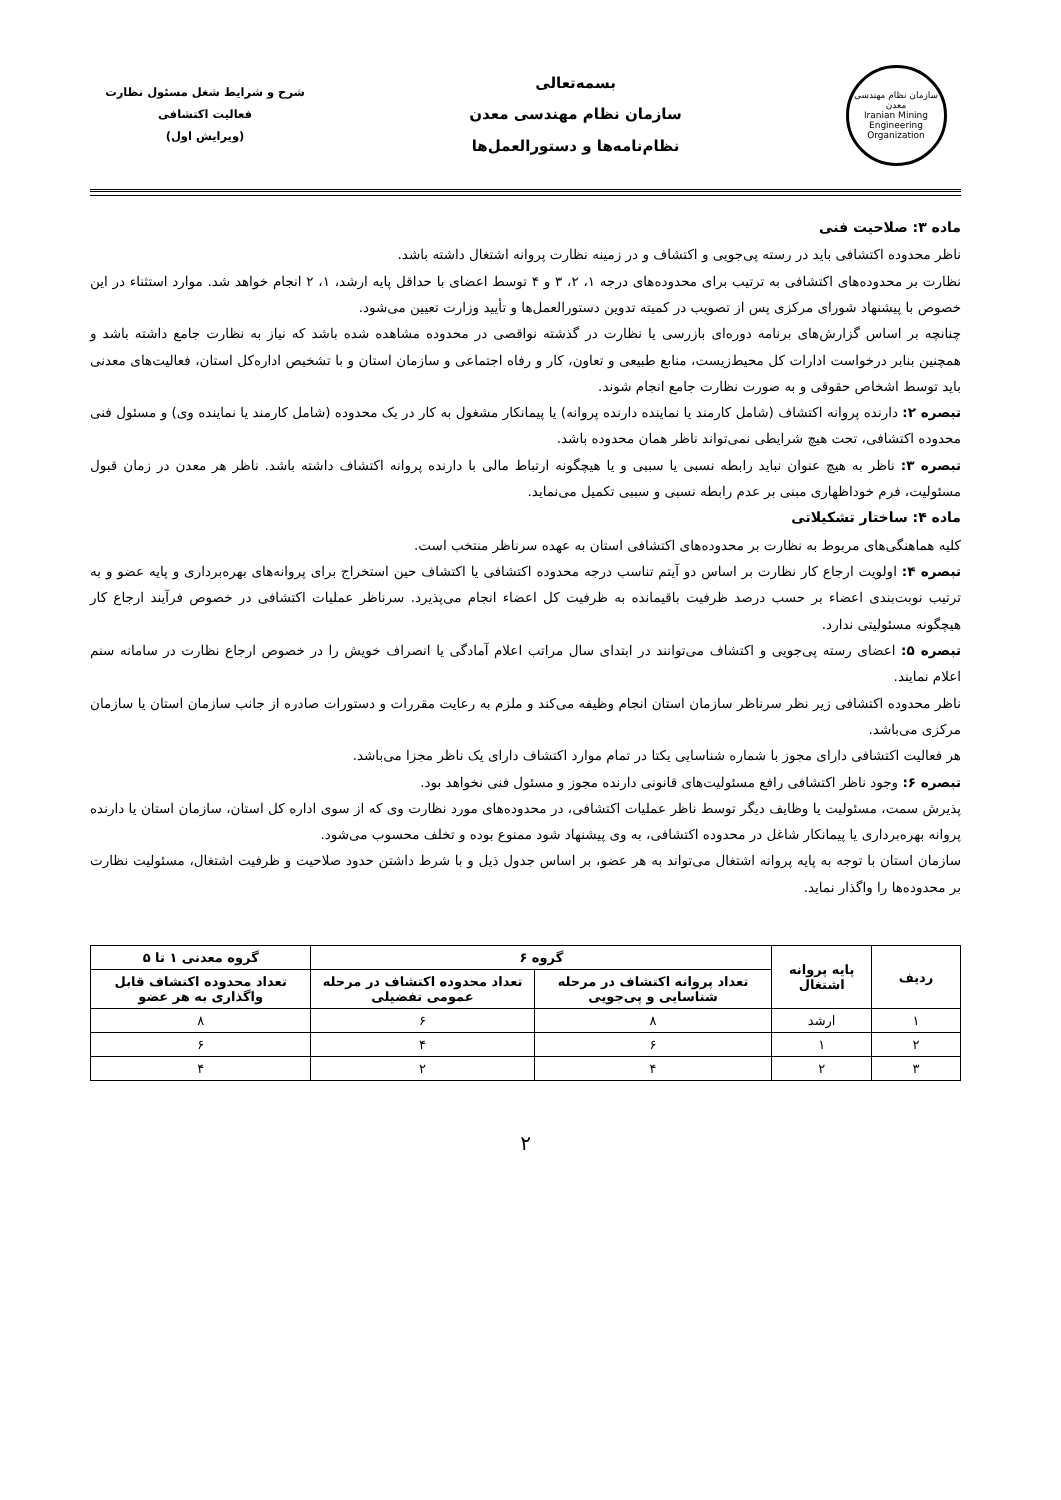سازمان نظام مهندسی معدن
Iranian Mining Engineering Organization
بسمه‌تعالی
سازمان نظام مهندسی معدن
نظام‌نامه‌ها و دستورالعمل‌ها
شرح و شرایط شغل مسئول نظارت
فعالیت اکتشافی
(ویرایش اول)
ماده ۳: صلاحیت فنی
ناظر محدوده اکتشافی باید در رسته پی‌جویی و اکتشاف و در زمینه نظارت پروانه اشتغال داشته باشد.
نظارت بر محدوده‌های اکتشافی به ترتیب برای محدوده‌های درجه ۱، ۲، ۳ و ۴ توسط اعضای با حداقل پایه ارشد، ۱، ۲ انجام خواهد شد. موارد استثناء در این خصوص با پیشنهاد شورای مرکزی پس از تصویب در کمیته تدوین دستورالعمل‌ها و تأیید وزارت تعیین می‌شود.
چنانچه بر اساس گزارش‌های برنامه دوره‌ای بازرسی یا نظارت در گذشته نواقصی در محدوده مشاهده شده باشد که نیاز به نظارت جامع داشته باشد و همچنین بنابر درخواست ادارات کل محیط‌زیست، منابع طبیعی و تعاون، کار و رفاه اجتماعی و سازمان استان و با تشخیص اداره‌کل استان، فعالیت‌های معدنی باید توسط اشخاص حقوقی و به صورت نظارت جامع انجام شوند.
تبصره ۲: دارنده پروانه اکتشاف (شامل کارمند یا نماینده دارنده پروانه) یا پیمانکار مشغول به کار در یک محدوده (شامل کارمند یا نماینده وی) و مسئول فنی محدوده اکتشافی، تحت هیچ شرایطی نمی‌تواند ناظر همان محدوده باشد.
تبصره ۳: ناظر به هیچ عنوان نباید رابطه نسبی یا سببی و یا هیچگونه ارتباط مالی با دارنده پروانه اکتشاف داشته باشد. ناظر هر معدن در زمان قبول مسئولیت، فرم خوداظهاری مبنی بر عدم رابطه نسبی و سببی تکمیل می‌نماید.
ماده ۴: ساختار تشکیلاتی
کلیه هماهنگی‌های مربوط به نظارت بر محدوده‌های اکتشافی استان به عهده سرناظر منتخب است.
تبصره ۴: اولویت ارجاع کار نظارت بر اساس دو آیتم تناسب درجه محدوده اکتشافی یا اکتشاف حین استخراج برای پروانه‌های بهره‌برداری و پایه عضو و به ترتیب نوبت‌بندی اعضاء بر حسب درصد ظرفیت باقیمانده به ظرفیت کل اعضاء انجام می‌پذیرد. سرناظر عملیات اکتشافی در خصوص فرآیند ارجاع کار هیچگونه مسئولیتی ندارد.
تبصره ۵: اعضای رسته پی‌جویی و اکتشاف می‌توانند در ابتدای سال مراتب اعلام آمادگی یا انصراف خویش را در خصوص ارجاع نظارت در سامانه سنم اعلام نمایند.
ناظر محدوده اکتشافی زیر نظر سرناظر سازمان استان انجام وظیفه می‌کند و ملزم به رعایت مقررات و دستورات صادره از جانب سازمان استان یا سازمان مرکزی می‌باشد.
هر فعالیت اکتشافی دارای مجوز با شماره شناسایی یکتا در تمام موارد اکتشاف دارای یک ناظر مجزا می‌باشد.
تبصره ۶: وجود ناظر اکتشافی رافع مسئولیت‌های قانونی دارنده مجوز و مسئول فنی نخواهد بود.
پذیرش سمت، مسئولیت یا وظایف دیگر توسط ناظر عملیات اکتشافی، در محدوده‌های مورد نظارت وی که از سوی اداره کل استان، سازمان استان یا دارنده پروانه بهره‌برداری یا پیمانکار شاغل در محدوده اکتشافی، به وی پیشنهاد شود ممنوع بوده و تخلف محسوب می‌شود.
سازمان استان با توجه به پایه پروانه اشتغال می‌تواند به هر عضو، بر اساس جدول ذیل و با شرط داشتن حدود صلاحیت و ظرفیت اشتغال، مسئولیت نظارت بر محدوده‌ها را واگذار نماید.
| ردیف | پایه پروانه اشتغال | گروه ۶ | | گروه معدنی ۱ تا ۵ |
| --- | --- | --- | --- | --- |
| | | تعداد پروانه اکتشاف در مرحله شناسایی و پی‌جویی | تعداد محدوده اکتشاف در مرحله عمومی تفضیلی | تعداد محدوده اکتشاف قابل واگذاری به هر عضو |
| ۱ | ارشد | ۸ | ۶ | ۸ |
| ۲ | ۱ | ۶ | ۴ | ۶ |
| ۳ | ۲ | ۴ | ۲ | ۴ |
۲